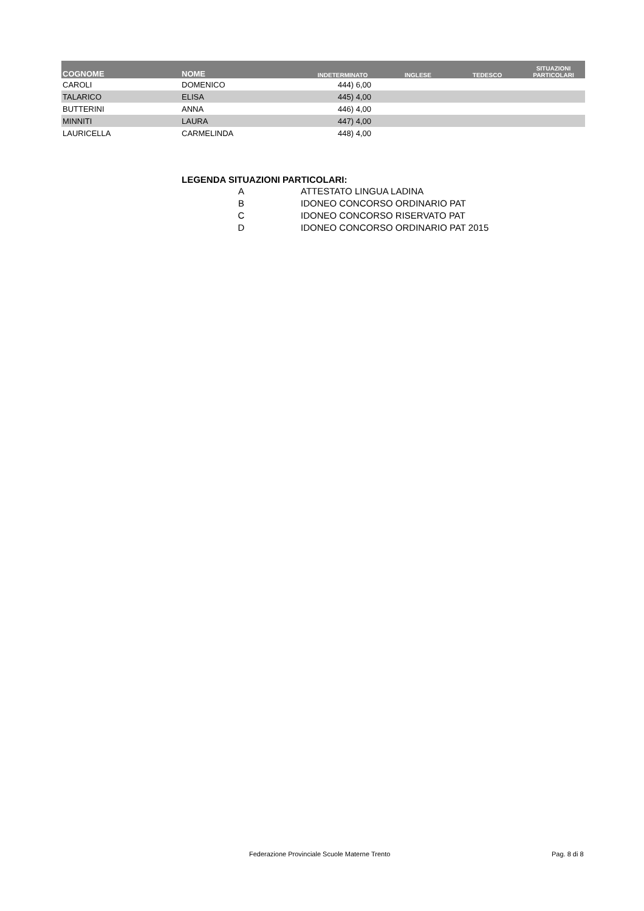| COGNOME | NOME | INDETERMINATO | INGLESE | TEDESCO | SITUAZIONI PARTICOLARI |
| --- | --- | --- | --- | --- | --- |
| CAROLI | DOMENICO | 444) 6,00 | | | |
| TALARICO | ELISA | 445) 4,00 | | | |
| BUTTERINI | ANNA | 446) 4,00 | | | |
| MINNITI | LAURA | 447) 4,00 | | | |
| LAURICELLA | CARMELINDA | 448) 4,00 | | | |
LEGENDA SITUAZIONI PARTICOLARI:
| A | ATTESTATO LINGUA LADINA |
| B | IDONEO CONCORSO ORDINARIO PAT |
| C | IDONEO CONCORSO RISERVATO PAT |
| D | IDONEO CONCORSO ORDINARIO PAT 2015 |
Federazione Provinciale Scuole Materne Trento Pag. 8 di 8